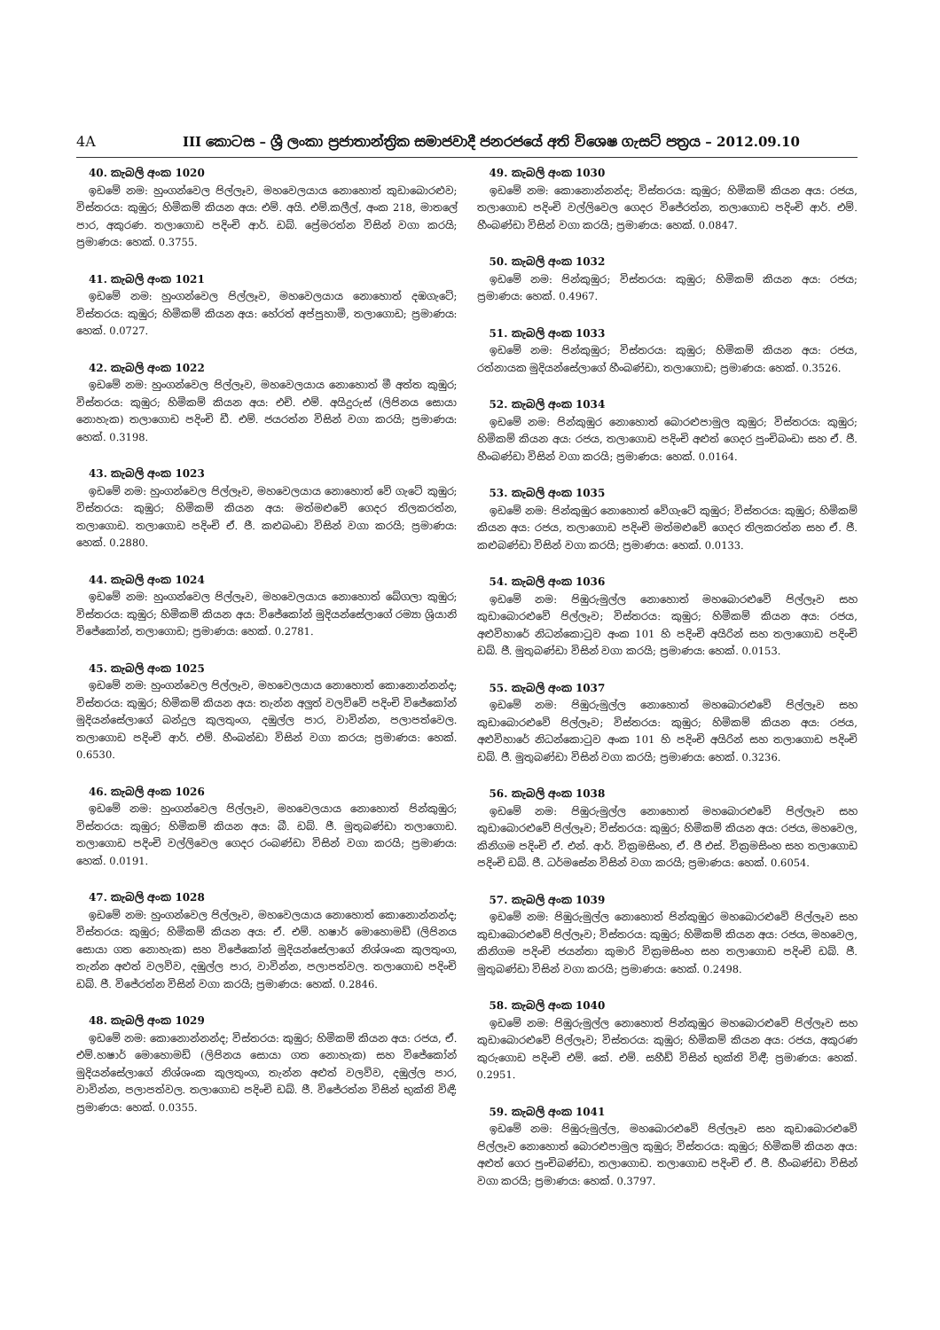4A III කොටස – ශ්‍රී ලංකා ප්‍රජාතාන්ත්‍රික සමාජවාදී ජනරජයේ අති විශෙෂ ගැසට් පත්‍රය – 2012.09.10
40. කැබලි අංක 1020
ඉඩමේ නම: හුංගන්වෙල පිල්ලෑව, මහවෙලයාය නොහොත් කුඩාබොරළුව; විස්තරය: කුඹුර; හිමිකම් කියන අය: එම්. අයි. එම්.කලීල්, අංක 218, මාතලේ පාර, අකුරණ. තලාගොඩ පදිංචි ආර්. ඩබ්. ප්‍රේමරත්න විසින් වගා කරයි; ප්‍රමාණය: හෙක්. 0.3755.
41. කැබලි අංක 1021
ඉඩමේ නම: හුංගන්වෙල පිල්ලෑව, මහවෙලයාය නොහොත් දඹගැටේ; විස්තරය: කුඹුර; හිමිකම් කියන අය: හේරත් අප්පුහාමි, තලාගොඩ; ප්‍රමාණය: හෙක්. 0.0727.
42. කැබලි අංක 1022
ඉඩමේ නම: හුංගන්වෙල පිල්ලෑව, මහවෙලයාය නොහොත් මී අත්ත කුඹුර; විස්තරය: කුඹුර; හිමිකම් කියන අය: එච්. එම්. අයිදුරුස් (ලිපිනය සොයා නොහැක) තලාගොඩ පදිංචි ඩී. එම්. ජයරත්න විසින් වගා කරයි; ප්‍රමාණය: හෙක්. 0.3198.
43. කැබලි අංක 1023
ඉඩමේ නම: හුංගන්වෙල පිල්ලෑව, මහවෙලයාය නොහොත් වේ ගැටේ කුඹුර; විස්තරය: කුඹුර; හිමිකම් කියන අය: මත්මළුවේ ගෙදර තිලකරත්න, තලාගොඩ. තලාගොඩ පදිංචි ඒ. ජී. කළුබංඩා විසින් වගා කරයි; ප්‍රමාණය: හෙක්. 0.2880.
44. කැබලි අංක 1024
ඉඩමේ නම: හුංගන්වෙල පිල්ලෑව, මහවෙලයාය නොහොත් බේගලා කුඹුර; විස්තරය: කුඹුර; හිමිකම් කියන අය: විජේකෝන් මුදියන්සේලාගේ රම්‍යා ශ්‍රියානි විජේකෝන්, තලාගොඩ; ප්‍රමාණය: හෙක්. 0.2781.
45. කැබලි අංක 1025
ඉඩමේ නම: හුංගන්වෙල පිල්ලෑව, මහවෙලයාය නොහොත් කොනොන්නන්ද; විස්තරය: කුඹුර; හිමිකම් කියන අය: තැන්න අලුත් වලව්වේ පදිංචි විජේකෝන් මුදියන්සේලාගේ බන්දුල කුලතුංග, දඹුල්ල පාර, වාවින්න, පලාපත්වෙල. තලාගොඩ පදිංචි ආර්. එම්. හීංබන්ඩා විසින් වගා කරය; ප්‍රමාණය: හෙක්. 0.6530.
46. කැබලි අංක 1026
ඉඩමේ නම: හුංගන්වෙල පිල්ලෑව, මහවෙලයාය නොහොත් පින්කුඹුර; විස්තරය: කුඹුර; හිමිකම් කියන අය: බී. ඩබ්. ජී. මුතුබණ්ඩා තලාගොඩ. තලාගොඩ පදිංචි වල්ලිවෙල ගෙදර රංබණ්ඩා විසින් වගා කරයි; ප්‍රමාණය: හෙක්. 0.0191.
47. කැබලි අංක 1028
ඉඩමේ නම: හුංගන්වෙල පිල්ලෑව, මහවෙලයාය නොහොත් කොනොන්නන්ද; විස්තරය: කුඹුර; හිමිකම් කියන අය: ඒ. එම්. හෂාර් මොහොමඩ් (ලිපිනය සොයා ගත නොහැක) සහ විජේකෝන් මුදියන්සේලාගේ නිශ්ශංක කුලතුංග, තැන්න අළුත් වලව්ව, දඹුල්ල පාර, වාවින්න, පලාපත්වල. තලාගොඩ පදිංචි ඩබ්. ජී. විජේරත්න විසින් වගා කරයි; ප්‍රමාණය: හෙක්. 0.2846.
48. කැබලි අංක 1029
ඉඩමේ නම: කොනොන්නන්ද; විස්තරය: කුඹුර; හිමිකම් කියන අය: රජය, ඒ. එම්.හෂාර් මොහොමඩ් (ලිපිනය සොයා ගත නොහැක) සහ විජේකෝන් මුදියන්සේලාගේ නිශ්ශංක කුලතුංග, තැන්න අළුත් වලව්ව, දඹුල්ල පාර, වාවින්න, පලාපත්වල. තලාගොඩ පදිංචි ඩබ්. ජී. විජේරත්න විසින් භුක්ති විඳී; ප්‍රමාණය: හෙක්. 0.0355.
49. කැබලි අංක 1030
ඉඩමේ නම: කොනොන්නන්ද; විස්තරය: කුඹුර; හිමිකම් කියන අය: රජය, තලාගොඩ පදිංචි වල්ලිවෙල ගෙදර විජේරත්න, තලාගොඩ පදිංචි ආර්. එම්. හීංබණ්ඩා විසින් වගා කරයි; ප්‍රමාණය: හෙක්. 0.0847.
50. කැබලි අංක 1032
ඉඩමේ නම: පින්කුඹුර; විස්තරය: කුඹුර; හිමිකම් කියන අය: රජය; ප්‍රමාණය: හෙක්. 0.4967.
51. කැබලි අංක 1033
ඉඩමේ නම: පින්කුඹුර; විස්තරය: කුඹුර; හිමිකම් කියන අය: රජය, රත්නායක මුදියන්සේලාගේ හීංබණ්ඩා, තලාගොඩ; ප්‍රමාණය: හෙක්. 0.3526.
52. කැබලි අංක 1034
ඉඩමේ නම: පින්කුඹුර නොහොත් බොරළුපාමුල කුඹුර; විස්තරය: කුඹුර; හිමිකම් කියන අය: රජය, තලාගොඩ පදිංචි අළුත් ගෙදර පුංචිබංඩා සහ ඒ. ජී. හීංබණ්ඩා විසින් වගා කරයි; ප්‍රමාණය: හෙක්. 0.0164.
53. කැබලි අංක 1035
ඉඩමේ නම: පින්කුඹුර නොහොත් වේගැටේ කුඹුර; විස්තරය: කුඹුර; හිමිකම් කියන අය: රජය, තලාගොඩ පදිංචි මත්මළුවේ ගෙදර තිලකරත්න සහ ඒ. ජී. කළුබණ්ඩා විසින් වගා කරයි; ප්‍රමාණය: හෙක්. 0.0133.
54. කැබලි අංක 1036
ඉඩමේ නම: පිඹුරුමුල්ල නොහොත් මහබොරළුවේ පිල්ලෑව සහ කුඩාබොරළුවේ පිල්ලෑව; විස්තරය: කුඹුර; හිමිකම් කියන අය: රජය, අළුවිහාරේ නිධන්කොටුව අංක 101 හි පදිංචි අයිරින් සහ තලාගොඩ පදිංචි ඩබ්. ජී. මුතුබණ්ඩා විසින් වගා කරයි; ප්‍රමාණය: හෙක්. 0.0153.
55. කැබලි අංක 1037
ඉඩමේ නම: පිඹුරුමුල්ල නොහොත් මහබොරළුවේ පිල්ලෑව සහ කුඩාබොරළුවේ පිල්ලෑව; විස්තරය: කුඹුර; හිමිකම් කියන අය: රජය, අළුවිහාරේ නිධන්කොටුව අංක 101 හි පදිංචි අයිරින් සහ තලාගොඩ පදිංචි ඩබ්. ජී. මුතුබණ්ඩා විසින් වගා කරයි; ප්‍රමාණය: හෙක්. 0.3236.
56. කැබලි අංක 1038
ඉඩමේ නම: පිඹුරුමුල්ල නොහොත් මහබොරළුවේ පිල්ලෑව සහ කුඩාබොරළුවේ පිල්ලෑව; විස්තරය: කුඹුර; හිමිකම් කියන අය: රජය, මහවෙල, කිනිගම පදිංචි ඒ. එන්. ආර්. වික්‍රමසිංහ, ඒ. ජී එස්. වික්‍රමසිංහ සහ තලාගොඩ පදිංචි ඩබ්. ජී. ධර්මසේන විසින් වගා කරයි; ප්‍රමාණය: හෙක්. 0.6054.
57. කැබලි අංක 1039
ඉඩමේ නම: පිඹුරුමුල්ල නොහොත් පින්කුඹුර මහබොරළුවේ පිල්ලෑව සහ කුඩාබොරළුවේ පිල්ලෑව; විස්තරය: කුඹුර; හිමිකම් කියන අය: රජය, මහවෙල, කිනිගම පදිංචි ජයන්තා කුමාරි වික්‍රමසිංහ සහ තලාගොඩ පදිංචි ඩබ්. ජී. මුතුබණ්ඩා විසින් වගා කරයි; ප්‍රමාණය: හෙක්. 0.2498.
58. කැබලි අංක 1040
ඉඩමේ නම: පිඹුරුමුල්ල නොහොත් පින්කුඹුර මහබොරළුවේ පිල්ලෑව සහ කුඩාබොරළුවේ පිල්ලෑව; විස්තරය: කුඹුර; හිමිකම් කියන අය: රජය, අකුරණ කුරුගොඩ පදිංචි එම්. කේ. එම්. සහීඩ් විසින් භුක්ති විඳී; ප්‍රමාණය: හෙක්. 0.2951.
59. කැබලි අංක 1041
ඉඩමේ නම: පිඹුරුමුල්ල, මහබොරළුවේ පිල්ලෑව සහ කුඩාබොරළුවේ පිල්ලෑව නොහොත් බොරළුපාමුල කුඹුර; විස්තරය: කුඹුර; හිමිකම් කියන අය: අළුත් ගෙර පුංචිබණ්ඩා, තලාගොඩ. තලාගොඩ පදිංචි ඒ. ජී. හීංබණ්ඩා විසින් වගා කරයි; ප්‍රමාණය: හෙක්. 0.3797.